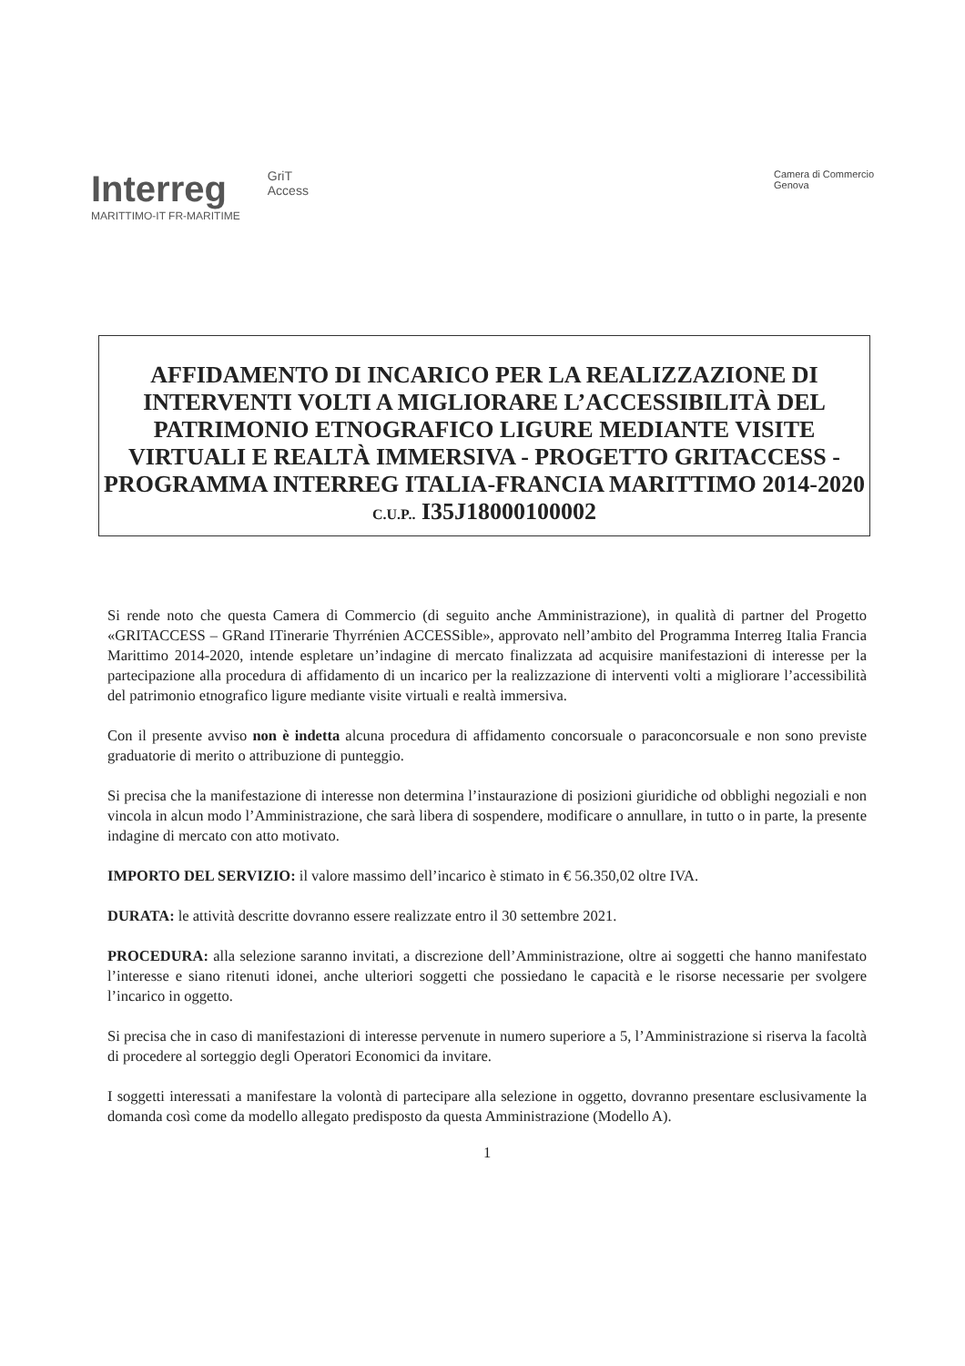Interreg
MARITTIMO-IT FR-MARITIME
GriT
Access
Camera di Commercio
Genova
AFFIDAMENTO DI INCARICO PER LA REALIZZAZIONE DI INTERVENTI VOLTI A MIGLIORARE L’ACCESSIBILITÀ DEL PATRIMONIO ETNOGRAFICO LIGURE MEDIANTE VISITE VIRTUALI E REALTÀ IMMERSIVA - PROGETTO GRITACCESS - PROGRAMMA INTERREG ITALIA-FRANCIA MARITTIMO 2014-2020
C.U.P.. I35J18000100002
Si rende noto che questa Camera di Commercio (di seguito anche Amministrazione), in qualità di partner del Progetto «GRITACCESS – GRand ITinerarie Thyrrénien ACCESSible», approvato nell’ambito del Programma Interreg Italia Francia Marittimo 2014-2020, intende espletare un’indagine di mercato finalizzata ad acquisire manifestazioni di interesse per la partecipazione alla procedura di affidamento di un incarico per la realizzazione di interventi volti a migliorare l’accessibilità del patrimonio etnografico ligure mediante visite virtuali e realtà immersiva.
Con il presente avviso non è indetta alcuna procedura di affidamento concorsuale o paraconcorsuale e non sono previste graduatorie di merito o attribuzione di punteggio.
Si precisa che la manifestazione di interesse non determina l’instaurazione di posizioni giuridiche od obblighi negoziali e non vincola in alcun modo l’Amministrazione, che sarà libera di sospendere, modificare o annullare, in tutto o in parte, la presente indagine di mercato con atto motivato.
IMPORTO DEL SERVIZIO: il valore massimo dell’incarico è stimato in € 56.350,02 oltre IVA.
DURATA: le attività descritte dovranno essere realizzate entro il 30 settembre 2021.
PROCEDURA: alla selezione saranno invitati, a discrezione dell’Amministrazione, oltre ai soggetti che hanno manifestato l’interesse e siano ritenuti idonei, anche ulteriori soggetti che possiedano le capacità e le risorse necessarie per svolgere l’incarico in oggetto.
Si precisa che in caso di manifestazioni di interesse pervenute in numero superiore a 5, l’Amministrazione si riserva la facoltà di procedere al sorteggio degli Operatori Economici da invitare.
I soggetti interessati a manifestare la volontà di partecipare alla selezione in oggetto, dovranno presentare esclusivamente la domanda così come da modello allegato predisposto da questa Amministrazione (Modello A).
1